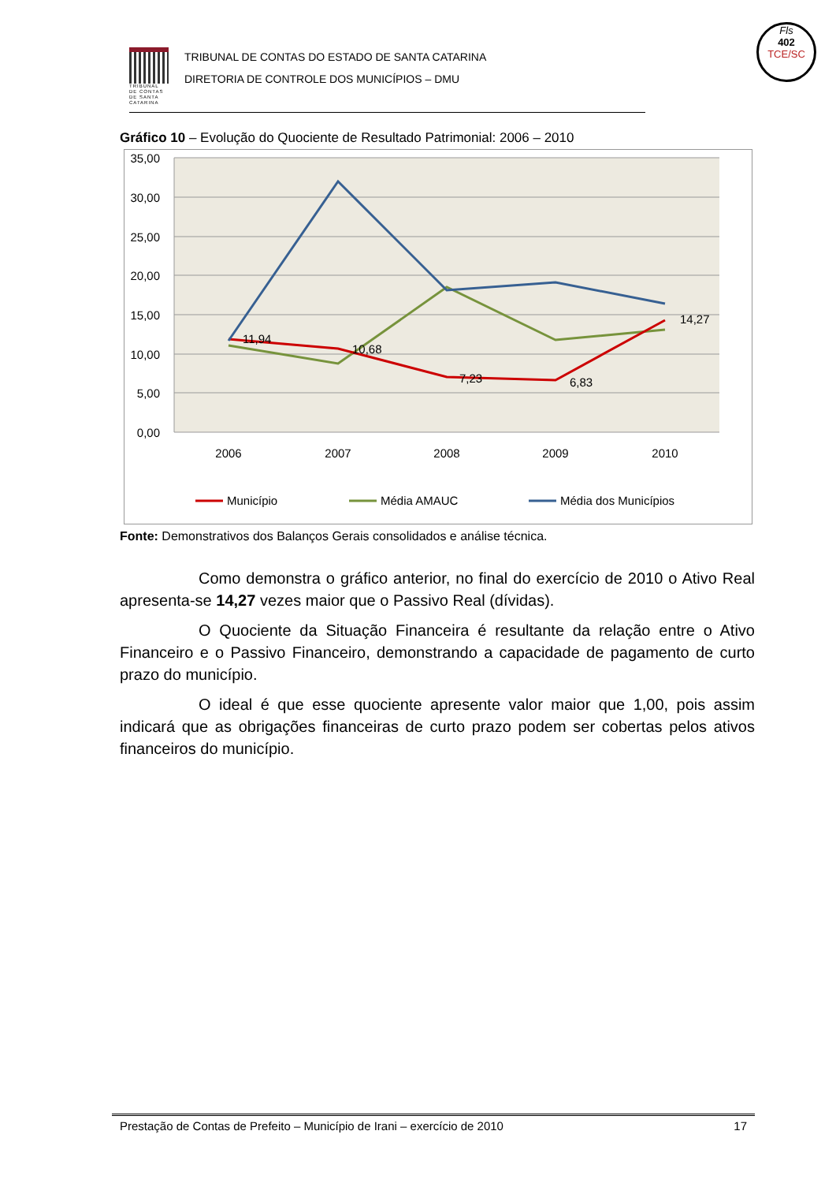Fls
402
TCE/SC
TRIBUNAL DE CONTAS DE SANTA CATARINA
TRIBUNAL DE CONTAS DO ESTADO DE SANTA CATARINA
DIRETORIA DE CONTROLE DOS MUNICÍPIOS – DMU
Gráfico 10 – Evolução do Quociente de Resultado Patrimonial: 2006 – 2010
35,00
30,00
25,00
20,00
15,00
10,00
5,00
0,00
2006
2007
2008
2009
2010
11,94
10,68
7,23
6,83
14,27
Município
Média AMAUC
Média dos Municípios
Fonte: Demonstrativos dos Balanços Gerais consolidados e análise técnica.
Como demonstra o gráfico anterior, no final do exercício de 2010 o Ativo Real apresenta-se 14,27 vezes maior que o Passivo Real (dívidas).
O Quociente da Situação Financeira é resultante da relação entre o Ativo Financeiro e o Passivo Financeiro, demonstrando a capacidade de pagamento de curto prazo do município.
O ideal é que esse quociente apresente valor maior que 1,00, pois assim indicará que as obrigações financeiras de curto prazo podem ser cobertas pelos ativos financeiros do município.
Prestação de Contas de Prefeito – Município de Irani – exercício de 2010 17